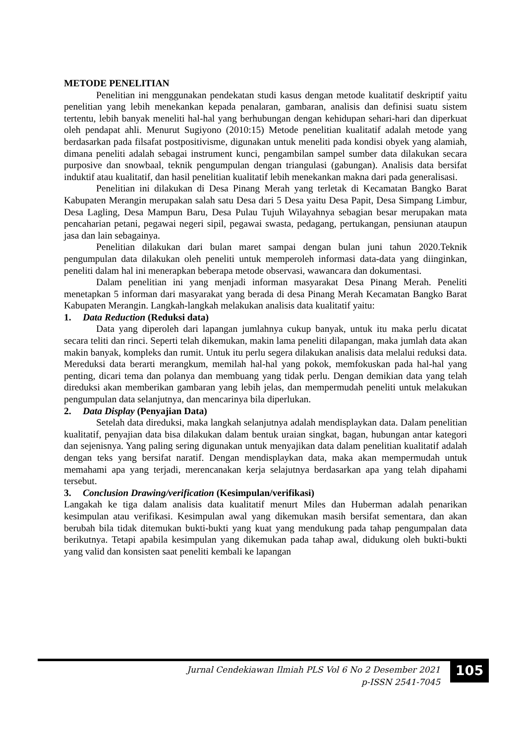METODE PENELITIAN
Penelitian ini menggunakan pendekatan studi kasus dengan metode kualitatif deskriptif yaitu penelitian yang lebih menekankan kepada penalaran, gambaran, analisis dan definisi suatu sistem tertentu, lebih banyak meneliti hal-hal yang berhubungan dengan kehidupan sehari-hari dan diperkuat oleh pendapat ahli. Menurut Sugiyono (2010:15) Metode penelitian kualitatif adalah metode yang berdasarkan pada filsafat postpositivisme, digunakan untuk meneliti pada kondisi obyek yang alamiah, dimana peneliti adalah sebagai instrument kunci, pengambilan sampel sumber data dilakukan secara purposive dan snowbaal, teknik pengumpulan dengan triangulasi (gabungan). Analisis data bersifat induktif atau kualitatif, dan hasil penelitian kualitatif lebih menekankan makna dari pada generalisasi.
Penelitian ini dilakukan di Desa Pinang Merah yang terletak di Kecamatan Bangko Barat Kabupaten Merangin merupakan salah satu Desa dari 5 Desa yaitu Desa Papit, Desa Simpang Limbur, Desa Lagling, Desa Mampun Baru, Desa Pulau Tujuh Wilayahnya sebagian besar merupakan mata pencaharian petani, pegawai negeri sipil, pegawai swasta, pedagang, pertukangan, pensiunan ataupun jasa dan lain sebagainya.
Penelitian dilakukan dari bulan maret sampai dengan bulan juni tahun 2020.Teknik pengumpulan data dilakukan oleh peneliti untuk memperoleh informasi data-data yang diinginkan, peneliti dalam hal ini menerapkan beberapa metode observasi, wawancara dan dokumentasi.
Dalam penelitian ini yang menjadi informan masyarakat Desa Pinang Merah. Peneliti menetapkan 5 informan dari masyarakat yang berada di desa Pinang Merah Kecamatan Bangko Barat Kabupaten Merangin. Langkah-langkah melakukan analisis data kualitatif yaitu:
1. Data Reduction (Reduksi data)
Data yang diperoleh dari lapangan jumlahnya cukup banyak, untuk itu maka perlu dicatat secara teliti dan rinci. Seperti telah dikemukan, makin lama peneliti dilapangan, maka jumlah data akan makin banyak, kompleks dan rumit. Untuk itu perlu segera dilakukan analisis data melalui reduksi data. Mereduksi data berarti merangkum, memilah hal-hal yang pokok, memfokuskan pada hal-hal yang penting, dicari tema dan polanya dan membuang yang tidak perlu. Dengan demikian data yang telah direduksi akan memberikan gambaran yang lebih jelas, dan mempermudah peneliti untuk melakukan pengumpulan data selanjutnya, dan mencarinya bila diperlukan.
2. Data Display (Penyajian Data)
Setelah data direduksi, maka langkah selanjutnya adalah mendisplaykan data. Dalam penelitian kualitatif, penyajian data bisa dilakukan dalam bentuk uraian singkat, bagan, hubungan antar kategori dan sejenisnya. Yang paling sering digunakan untuk menyajikan data dalam penelitian kualitatif adalah dengan teks yang bersifat naratif. Dengan mendisplaykan data, maka akan mempermudah untuk memahami apa yang terjadi, merencanakan kerja selajutnya berdasarkan apa yang telah dipahami tersebut.
3. Conclusion Drawing/verification (Kesimpulan/verifikasi)
Langakah ke tiga dalam analisis data kualitatif menurt Miles dan Huberman adalah penarikan kesimpulan atau verifikasi. Kesimpulan awal yang dikemukan masih bersifat sementara, dan akan berubah bila tidak ditemukan bukti-bukti yang kuat yang mendukung pada tahap pengumpalan data berikutnya. Tetapi apabila kesimpulan yang dikemukan pada tahap awal, didukung oleh bukti-bukti yang valid dan konsisten saat peneliti kembali ke lapangan
Jurnal Cendekiawan Ilmiah PLS Vol 6 No 2 Desember 2021
p-ISSN 2541-7045
105